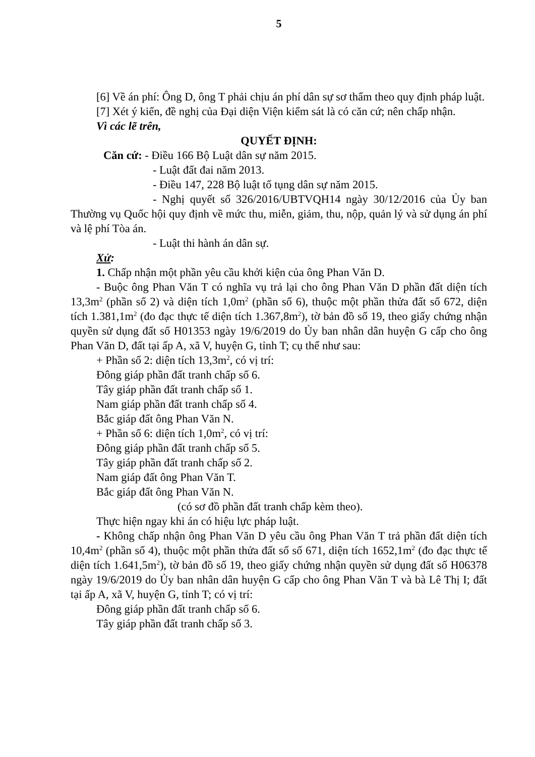5
[6] Về án phí: Ông D, ông T phải chịu án phí dân sự sơ thẩm theo quy định pháp luật.
[7] Xét ý kiến, đề nghị của Đại diện Viện kiểm sát là có căn cứ; nên chấp nhận.
Vì các lẽ trên,
QUYẾT ĐỊNH:
Căn cứ: - Điều 166 Bộ Luật dân sự năm 2015.
- Luật đất đai năm 2013.
- Điều 147, 228 Bộ luật tố tụng dân sự năm 2015.
- Nghị quyết số 326/2016/UBTVQH14 ngày 30/12/2016 của Ủy ban Thường vụ Quốc hội quy định về mức thu, miễn, giảm, thu, nộp, quản lý và sử dụng án phí và lệ phí Tòa án.
- Luật thi hành án dân sự.
Xử:
1. Chấp nhận một phần yêu cầu khởi kiện của ông Phan Văn D.
- Buộc ông Phan Văn T có nghĩa vụ trả lại cho ông Phan Văn D phần đất diện tích 13,3m<sup>2</sup> (phần số 2) và diện tích 1,0m<sup>2</sup> (phần số 6), thuộc một phần thửa đất số 672, diện tích 1.381,1m<sup>2</sup> (đo đạc thực tế diện tích 1.367,8m<sup>2</sup>), tờ bản đồ số 19, theo giấy chứng nhận quyền sử dụng đất số H01353 ngày 19/6/2019 do Ủy ban nhân dân huyện G cấp cho ông Phan Văn D, đất tại ấp A, xã V, huyện G, tỉnh T; cụ thể như sau:
+ Phần số 2: diện tích 13,3m<sup>2</sup>, có vị trí:
Đông giáp phần đất tranh chấp số 6.
Tây giáp phần đất tranh chấp số 1.
Nam giáp phần đất tranh chấp số 4.
Bắc giáp đất ông Phan Văn N.
+ Phần số 6: diện tích 1,0m<sup>2</sup>, có vị trí:
Đông giáp phần đất tranh chấp số 5.
Tây giáp phần đất tranh chấp số 2.
Nam giáp đất ông Phan Văn T.
Bắc giáp đất ông Phan Văn N.
(có sơ đồ phần đất tranh chấp kèm theo).
Thực hiện ngay khi án có hiệu lực pháp luật.
- Không chấp nhận ông Phan Văn D yêu cầu ông Phan Văn T trả phần đất diện tích 10,4m<sup>2</sup> (phần số 4), thuộc một phần thửa đất số số 671, diện tích 1652,1m<sup>2</sup> (đo đạc thực tế diện tích 1.641,5m<sup>2</sup>), tờ bản đồ số 19, theo giấy chứng nhận quyền sử dụng đất số H06378 ngày 19/6/2019 do Ủy ban nhân dân huyện G cấp cho ông Phan Văn T và bà Lê Thị I; đất tại ấp A, xã V, huyện G, tỉnh T; có vị trí:
Đông giáp phần đất tranh chấp số 6.
Tây giáp phần đất tranh chấp số 3.